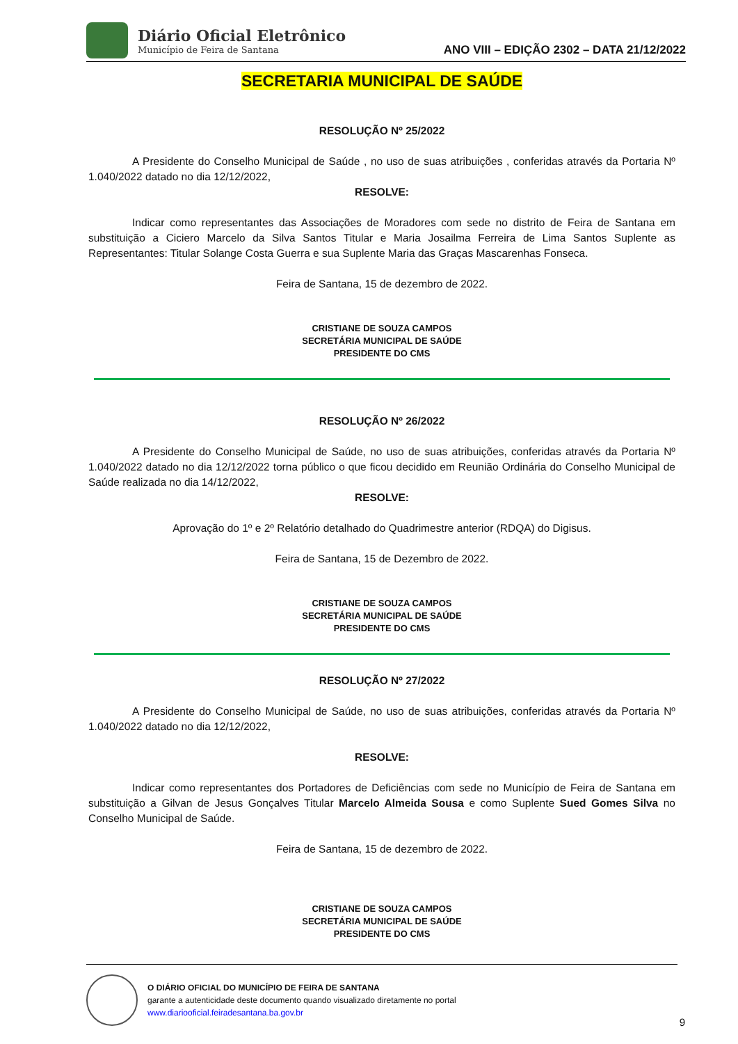Diário Oficial Eletrônico
Município de Feira de Santana
ANO VIII – EDIÇÃO 2302 – DATA 21/12/2022
SECRETARIA MUNICIPAL DE SAÚDE
RESOLUÇÃO Nº 25/2022
A Presidente do Conselho Municipal de Saúde , no uso de suas atribuições , conferidas através da Portaria Nº 1.040/2022 datado no dia 12/12/2022,
RESOLVE:
Indicar como representantes das Associações de Moradores com sede no distrito de Feira de Santana em substituição a Ciciero Marcelo da Silva Santos Titular e Maria Josailma Ferreira de Lima Santos Suplente as Representantes: Titular Solange Costa Guerra e sua Suplente Maria das Graças Mascarenhas Fonseca.
Feira de Santana, 15 de dezembro de 2022.
CRISTIANE DE SOUZA CAMPOS
SECRETÁRIA MUNICIPAL DE SAÚDE
PRESIDENTE DO CMS
RESOLUÇÃO Nº 26/2022
A Presidente do Conselho Municipal de Saúde, no uso de suas atribuições, conferidas através da Portaria Nº 1.040/2022 datado no dia 12/12/2022 torna público o que ficou decidido em Reunião Ordinária do Conselho Municipal de Saúde realizada no dia 14/12/2022,
RESOLVE:
Aprovação do 1º e 2º Relatório detalhado do Quadrimestre anterior (RDQA) do Digisus.
Feira de Santana, 15 de Dezembro de 2022.
CRISTIANE DE SOUZA CAMPOS
SECRETÁRIA MUNICIPAL DE SAÚDE
PRESIDENTE DO CMS
RESOLUÇÃO Nº 27/2022
A Presidente do Conselho Municipal de Saúde, no uso de suas atribuições, conferidas através da Portaria Nº 1.040/2022 datado no dia 12/12/2022,
RESOLVE:
Indicar como representantes dos Portadores de Deficiências com sede no Município de Feira de Santana em substituição a Gilvan de Jesus Gonçalves Titular Marcelo Almeida Sousa e como Suplente Sued Gomes Silva no Conselho Municipal de Saúde.
Feira de Santana, 15 de dezembro de 2022.
CRISTIANE DE SOUZA CAMPOS
SECRETÁRIA MUNICIPAL DE SAÚDE
PRESIDENTE DO CMS
O DIÁRIO OFICIAL DO MUNICÍPIO DE FEIRA DE SANTANA
garante a autenticidade deste documento quando visualizado diretamente no portal
www.diariooficial.feiradesantana.ba.gov.br
9